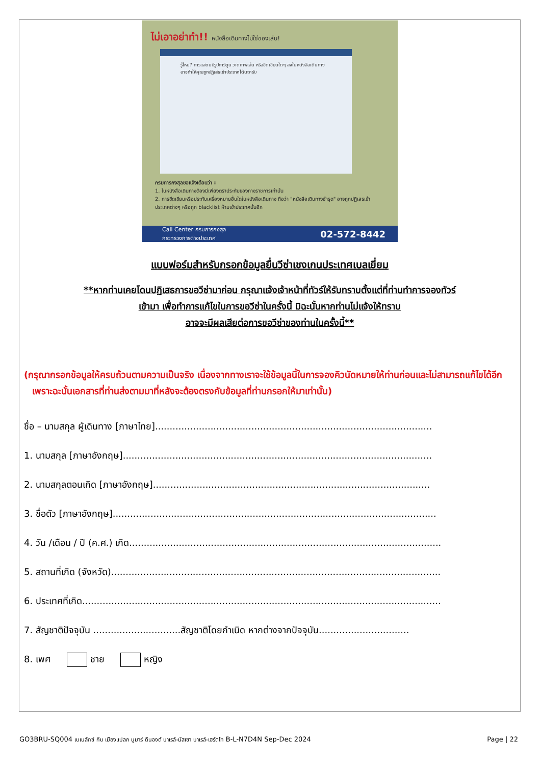ไม่เอาอย่าทำ!! หนังสือเดินทางไม่ใช่ของเล่น!
รู้ไหม? การแสตมป์รูปการ์ตูน วาดภาพเล่น หรือขีดเขียนใดๆ ลงในหนังสือเดินทาง อาจทำให้คุณถูกปฏิเสธเข้าประเทศได้นะครับ
กรมการกงสุลขอแจ้งเตือนว่า :
1. ในหนังสือเดินทางต้องมีเพียงตราประทับของทางราชการเท่านั้น
2. การขีดเขียนหรือประทับเครื่องหมายอื่นใดในหนังสือเดินทาง ถือว่า "หนังสือเดินทางชำรุด" อาจถูกปฏิเสธเข้าประเทศต่างๆ หรือถูก blacklist ห้ามเข้าประเทศนั้นอีก
Call Center กรมการกงสุล
กระทรวงการต่างประเทศ 02-572-8442
แบบฟอร์มสำหรับกรอกข้อมูลยื่นวีซ่าเชงเกนประเทศเบลเยี่ยม
**หากท่านเคยโดนปฏิเสธการขอวีซ่ามาก่อน กรุณาแจ้งเจ้าหน้าที่ทัวร์ให้รับทราบตั้งแต่ที่ท่านทำการจองทัวร์
เข้ามา เพื่อทำการแก้ไขในการขอวีซ่าในครั้งนี้ มิฉะนั้นหากท่านไม่แจ้งให้ทราบ
อาจจะมีผลเสียต่อการขอวีซ่าของท่านในครั้งนี้**
(กรุณากรอกข้อมูลให้ครบถ้วนตามความเป็นจริง เนื่องจากทางเราจะใช้ข้อมูลนี้ในการจองคิวนัดหมายให้ท่านก่อนและไม่สามารถแก้ไขได้อีก เพราะฉะนั้นเอกสารที่ท่านส่งตามมาที่หลังจะต้องตรงกับข้อมูลที่ท่านกรอกให้มาเท่านั้น)
ชื่อ – นามสกุล ผู้เดินทาง [ภาษาไทย]...............................................................................................
1. นามสกุล [ภาษาอังกฤษ]..........................................................................................................
2. นามสกุลตอนเกิด [ภาษาอังกฤษ]...............................................................................................
3. ชื่อตัว [ภาษาอังกฤษ]...............................................................................................................
4. วัน /เดือน / ปี (ค.ศ.) เกิด...........................................................................................................
5. สถานที่เกิด (จังหวัด).................................................................................................................
6. ประเทศที่เกิด...........................................................................................................................
7. สัญชาติปัจจุบัน ..............................สัญชาติโดยกำเนิด หากต่างจากปัจจุบัน...............................
8. เพศ ชาย หญิง
GO3BRU-SQ004 เบเนลักซ์ กับ เมืองแปลก นูมาร์ ดินองต์ บาเรล์-นัสเซา บาเรล์-เฮร์ตโท B-L-N7D4N Sep-Dec 2024 Page | 22